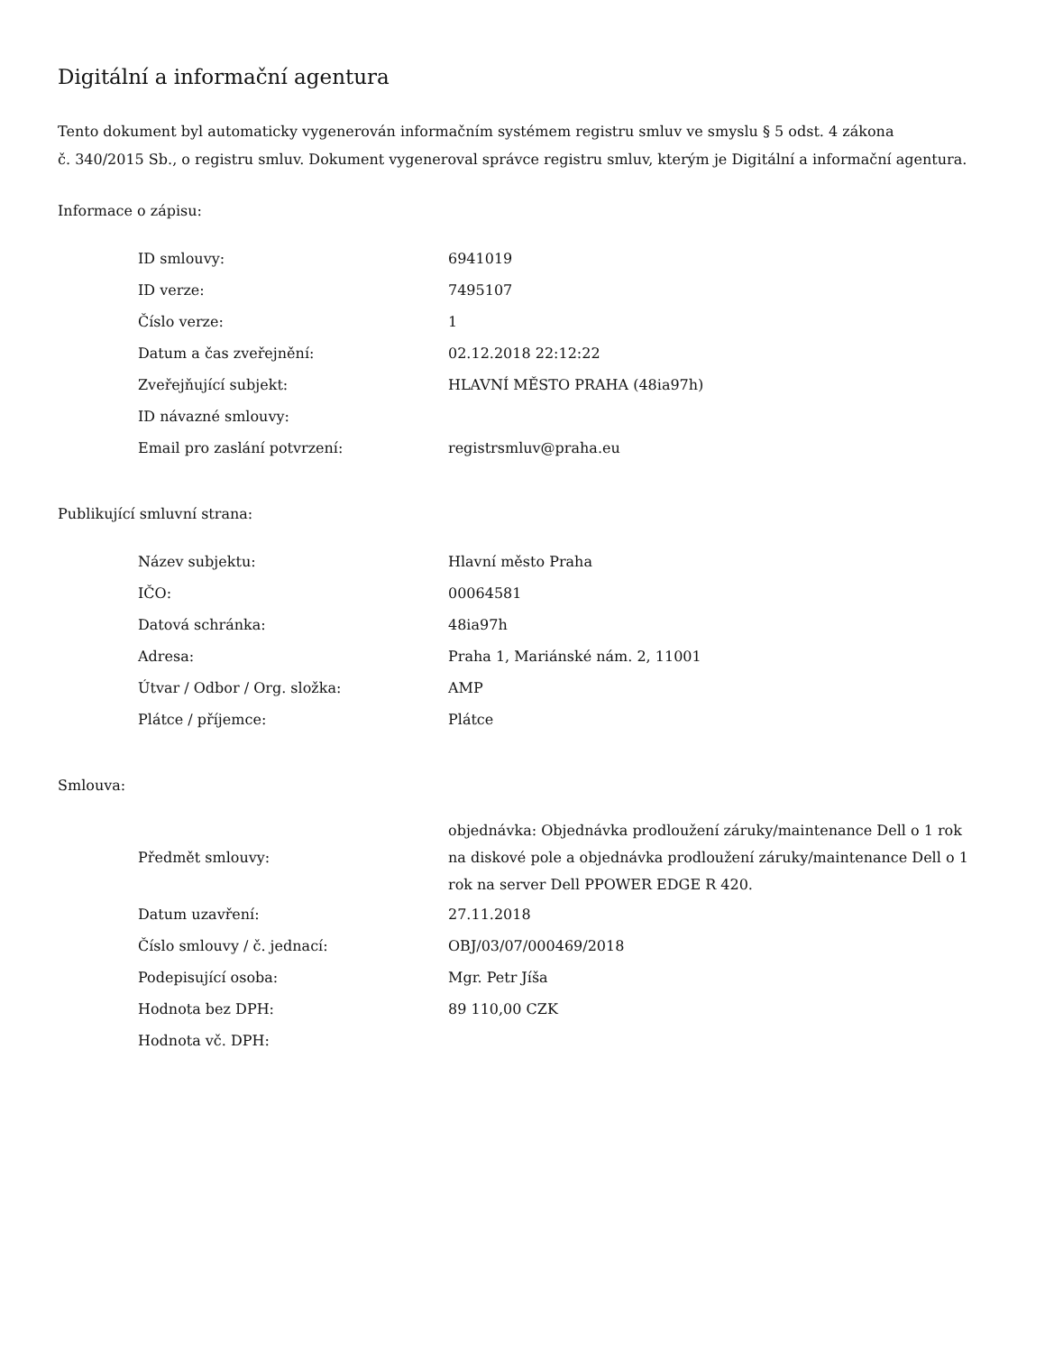Digitální a informační agentura
Tento dokument byl automaticky vygenerován informačním systémem registru smluv ve smyslu § 5 odst. 4 zákona
č. 340/2015 Sb., o registru smluv. Dokument vygeneroval správce registru smluv, kterým je Digitální a informační agentura.
Informace o zápisu:
| ID smlouvy: | 6941019 |
| ID verze: | 7495107 |
| Číslo verze: | 1 |
| Datum a čas zveřejnění: | 02.12.2018 22:12:22 |
| Zveřejňující subjekt: | HLAVNÍ MĚSTO PRAHA (48ia97h) |
| ID návazné smlouvy: | |
| Email pro zaslání potvrzení: | registrsmluv@praha.eu |
Publikující smluvní strana:
| Název subjektu: | Hlavní město Praha |
| IČO: | 00064581 |
| Datová schránka: | 48ia97h |
| Adresa: | Praha 1, Mariánské nám. 2, 11001 |
| Útvar / Odbor / Org. složka: | AMP |
| Plátce / příjemce: | Plátce |
Smlouva:
| Předmět smlouvy: | objednávka: Objednávka prodloužení záruky/maintenance Dell o 1 rok na diskové pole a objednávka prodloužení záruky/maintenance Dell o 1 rok na server Dell PPOWER EDGE R 420. |
| Datum uzavření: | 27.11.2018 |
| Číslo smlouvy / č. jednací: | OBJ/03/07/000469/2018 |
| Podepisující osoba: | Mgr. Petr Jíša |
| Hodnota bez DPH: | 89 110,00 CZK |
| Hodnota vč. DPH: | |